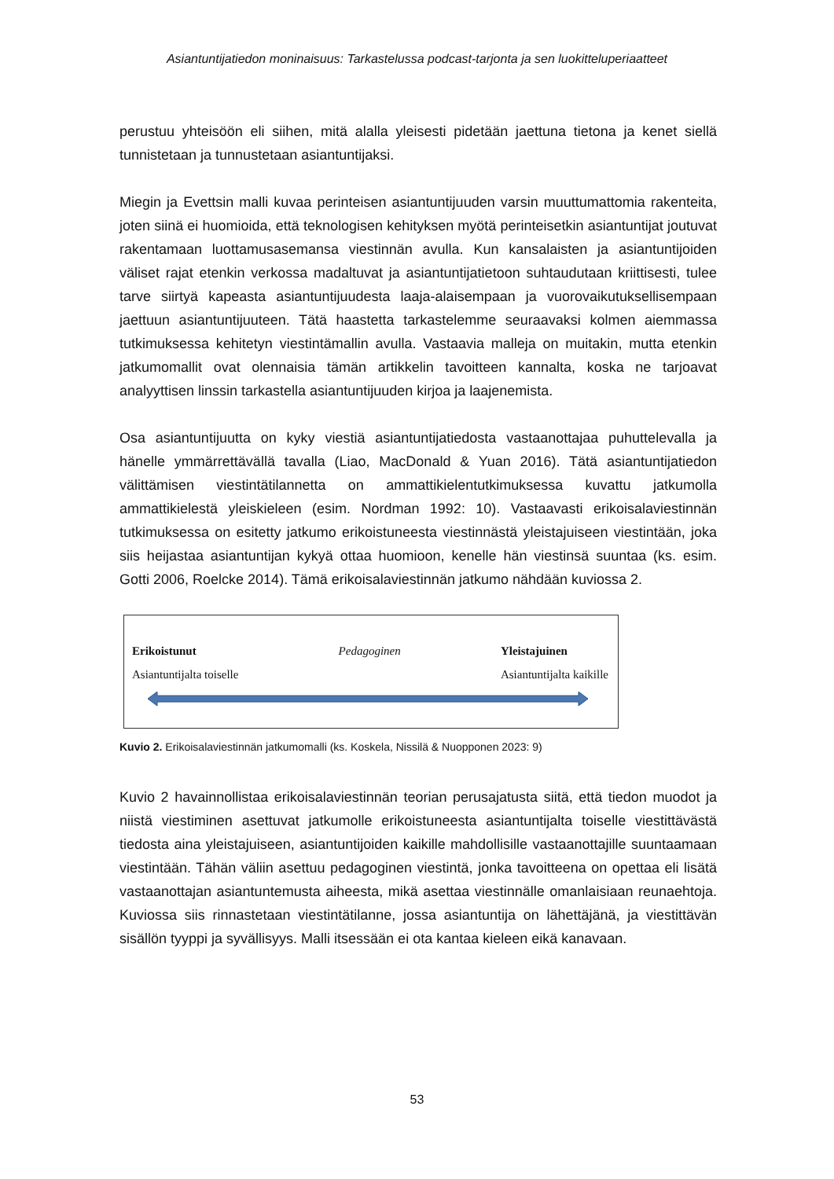Asiantuntijatiedon moninaisuus: Tarkastelussa podcast-tarjonta ja sen luokitteluperiaatteet
perustuu yhteisöön eli siihen, mitä alalla yleisesti pidetään jaettuna tietona ja kenet siellä tunnistetaan ja tunnustetaan asiantuntijaksi.
Miegin ja Evettsin malli kuvaa perinteisen asiantuntijuuden varsin muuttumattomia rakenteita, joten siinä ei huomioida, että teknologisen kehityksen myötä perinteisetkin asiantuntijat joutuvat rakentamaan luottamusasemansa viestinnän avulla. Kun kansalaisten ja asiantuntijoiden väliset rajat etenkin verkossa madaltuvat ja asiantuntijatietoon suhtaudutaan kriittisesti, tulee tarve siirtyä kapeasta asiantuntijuudesta laaja-alaisempaan ja vuorovaikutuksellisempaan jaettuun asiantuntijuuteen. Tätä haastetta tarkastelemme seuraavaksi kolmen aiemmassa tutkimuksessa kehitetyn viestintämallin avulla. Vastaavia malleja on muitakin, mutta etenkin jatkumomallit ovat olennaisia tämän artikkelin tavoitteen kannalta, koska ne tarjoavat analyyttisen linssin tarkastella asiantuntijuuden kirjoa ja laajenemista.
Osa asiantuntijuutta on kyky viestiä asiantuntijatiedosta vastaanottajaa puhuttelevalla ja hänelle ymmärrettävällä tavalla (Liao, MacDonald & Yuan 2016). Tätä asiantuntijatiedon välittämisen viestintätilannetta on ammattikielentutkimuksessa kuvattu jatkumolla ammattikielestä yleiskieleen (esim. Nordman 1992: 10). Vastaavasti erikoisalaviestinnän tutkimuksessa on esitetty jatkumo erikoistuneesta viestinnästä yleistajuiseen viestintään, joka siis heijastaa asiantuntijan kykyä ottaa huomioon, kenelle hän viestinsä suuntaa (ks. esim. Gotti 2006, Roelcke 2014). Tämä erikoisalaviestinnän jatkumo nähdään kuviossa 2.
Erikoistunut
Asiantuntijalta toiselle
Pedagoginen Yleistajuinen
Asiantuntijalta kaikille
Kuvio 2. Erikoisalaviestinnän jatkumomalli (ks. Koskela, Nissilä & Nuopponen 2023: 9)
Kuvio 2 havainnollistaa erikoisalaviestinnän teorian perusajatusta siitä, että tiedon muodot ja niistä viestiminen asettuvat jatkumolle erikoistuneesta asiantuntijalta toiselle viestittävästä tiedosta aina yleistajuiseen, asiantuntijoiden kaikille mahdollisille vastaanottajille suuntaamaan viestintään. Tähän väliin asettuu pedagoginen viestintä, jonka tavoitteena on opettaa eli lisätä vastaanottajan asiantuntemusta aiheesta, mikä asettaa viestinnälle omanlaisiaan reunaehtoja. Kuviossa siis rinnastetaan viestintätilanne, jossa asiantuntija on lähettäjänä, ja viestittävän sisällön tyyppi ja syvällisyys. Malli itsessään ei ota kantaa kieleen eikä kanavaan.
53